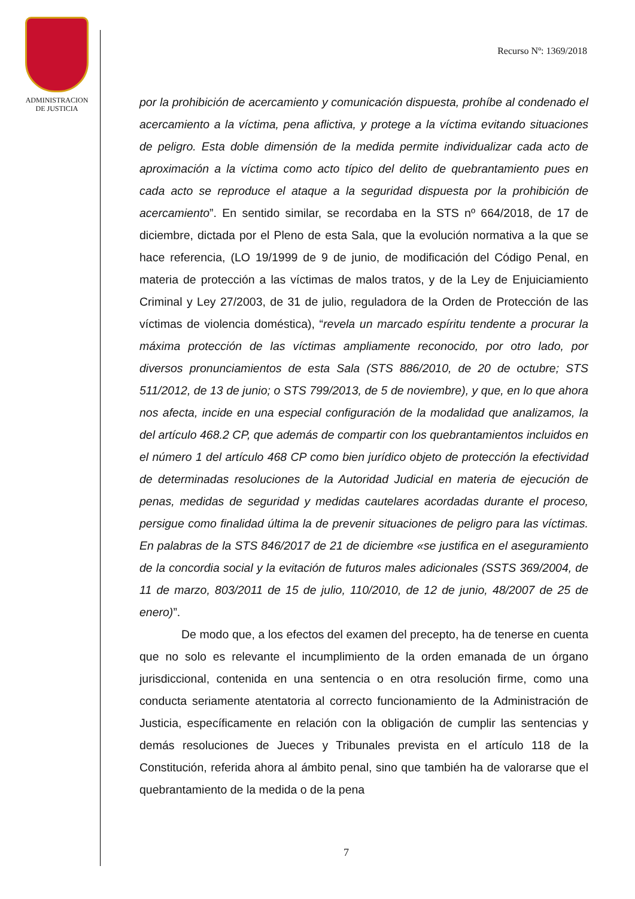ADMINISTRACION
DE JUSTICIA
Recurso Nº: 1369/2018
por la prohibición de acercamiento y comunicación dispuesta, prohíbe al condenado el acercamiento a la víctima, pena aflictiva, y protege a la víctima evitando situaciones de peligro. Esta doble dimensión de la medida permite individualizar cada acto de aproximación a la víctima como acto típico del delito de quebrantamiento pues en cada acto se reproduce el ataque a la seguridad dispuesta por la prohibición de acercamiento”. En sentido similar, se recordaba en la STS nº 664/2018, de 17 de diciembre, dictada por el Pleno de esta Sala, que la evolución normativa a la que se hace referencia, (LO 19/1999 de 9 de junio, de modificación del Código Penal, en materia de protección a las víctimas de malos tratos, y de la Ley de Enjuiciamiento Criminal y Ley 27/2003, de 31 de julio, reguladora de la Orden de Protección de las víctimas de violencia doméstica), “revela un marcado espíritu tendente a procurar la máxima protección de las víctimas ampliamente reconocido, por otro lado, por diversos pronunciamientos de esta Sala (STS 886/2010, de 20 de octubre; STS 511/2012, de 13 de junio; o STS 799/2013, de 5 de noviembre), y que, en lo que ahora nos afecta, incide en una especial configuración de la modalidad que analizamos, la del artículo 468.2 CP, que además de compartir con los quebrantamientos incluidos en el número 1 del artículo 468 CP como bien jurídico objeto de protección la efectividad de determinadas resoluciones de la Autoridad Judicial en materia de ejecución de penas, medidas de seguridad y medidas cautelares acordadas durante el proceso, persigue como finalidad última la de prevenir situaciones de peligro para las víctimas. En palabras de la STS 846/2017 de 21 de diciembre «se justifica en el aseguramiento de la concordia social y la evitación de futuros males adicionales (SSTS 369/2004, de 11 de marzo, 803/2011 de 15 de julio, 110/2010, de 12 de junio, 48/2007 de 25 de enero)”.
De modo que, a los efectos del examen del precepto, ha de tenerse en cuenta que no solo es relevante el incumplimiento de la orden emanada de un órgano jurisdiccional, contenida en una sentencia o en otra resolución firme, como una conducta seriamente atentatoria al correcto funcionamiento de la Administración de Justicia, específicamente en relación con la obligación de cumplir las sentencias y demás resoluciones de Jueces y Tribunales prevista en el artículo 118 de la Constitución, referida ahora al ámbito penal, sino que también ha de valorarse que el quebrantamiento de la medida o de la pena
7